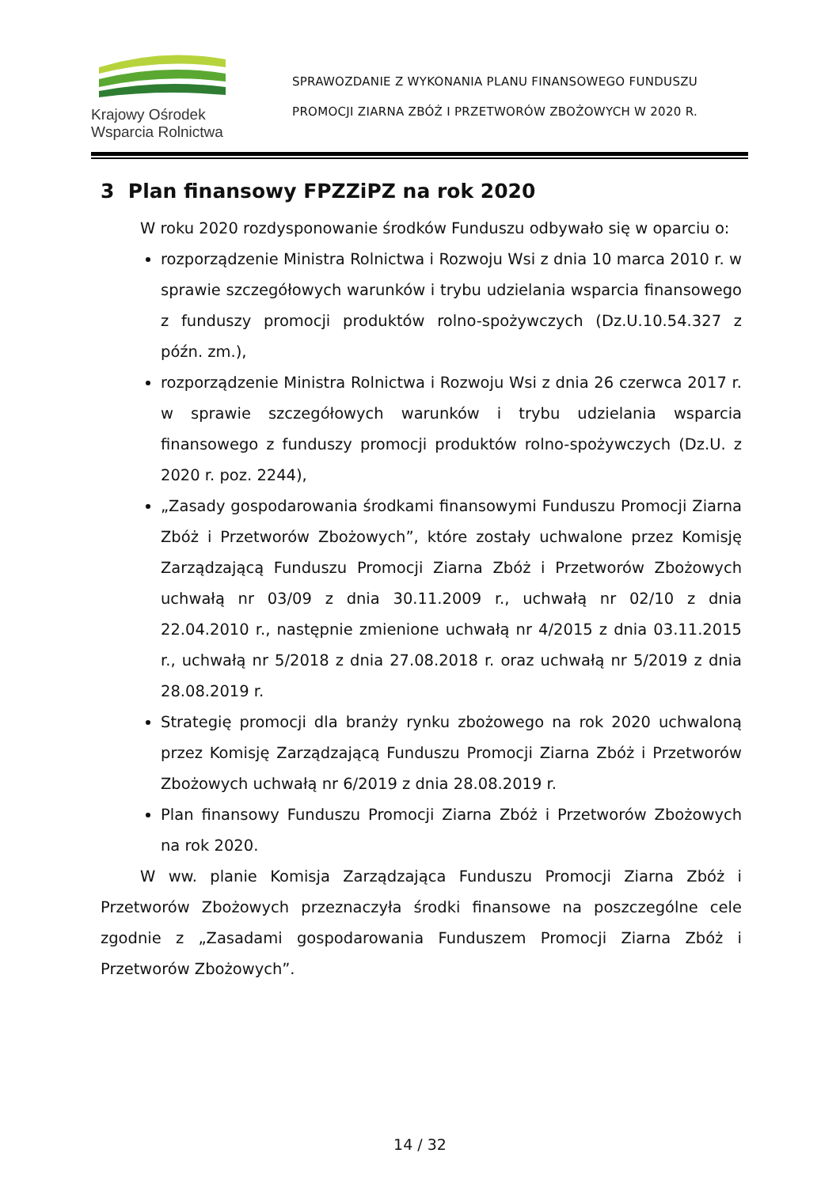Krajowy Ośrodek
Wsparcia Rolnictwa
SPRAWOZDANIE Z WYKONANIA PLANU FINANSOWEGO FUNDUSZU
PROMOCJI ZIARNA ZBÓŻ I PRZETWORÓW ZBOŻOWYCH W 2020 R.
3 Plan finansowy FPZZiPZ na rok 2020
W roku 2020 rozdysponowanie środków Funduszu odbywało się w oparciu o:
rozporządzenie Ministra Rolnictwa i Rozwoju Wsi z dnia 10 marca 2010 r. w sprawie szczegółowych warunków i trybu udzielania wsparcia finansowego z funduszy promocji produktów rolno-spożywczych (Dz.U.10.54.327 z późn. zm.),
rozporządzenie Ministra Rolnictwa i Rozwoju Wsi z dnia 26 czerwca 2017 r. w sprawie szczegółowych warunków i trybu udzielania wsparcia finansowego z funduszy promocji produktów rolno-spożywczych (Dz.U. z 2020 r. poz. 2244),
„Zasady gospodarowania środkami finansowymi Funduszu Promocji Ziarna Zbóż i Przetworów Zbożowych”, które zostały uchwalone przez Komisję Zarządzającą Funduszu Promocji Ziarna Zbóż i Przetworów Zbożowych uchwałą nr 03/09 z dnia 30.11.2009 r., uchwałą nr 02/10 z dnia 22.04.2010 r., następnie zmienione uchwałą nr 4/2015 z dnia 03.11.2015 r., uchwałą nr 5/2018 z dnia 27.08.2018 r. oraz uchwałą nr 5/2019 z dnia 28.08.2019 r.
Strategię promocji dla branży rynku zbożowego na rok 2020 uchwaloną przez Komisję Zarządzającą Funduszu Promocji Ziarna Zbóż i Przetworów Zbożowych uchwałą nr 6/2019 z dnia 28.08.2019 r.
Plan finansowy Funduszu Promocji Ziarna Zbóż i Przetworów Zbożowych na rok 2020.
W ww. planie Komisja Zarządzająca Funduszu Promocji Ziarna Zbóż i Przetworów Zbożowych przeznaczyła środki finansowe na poszczególne cele zgodnie z „Zasadami gospodarowania Funduszem Promocji Ziarna Zbóż i Przetworów Zbożowych”.
14 / 32